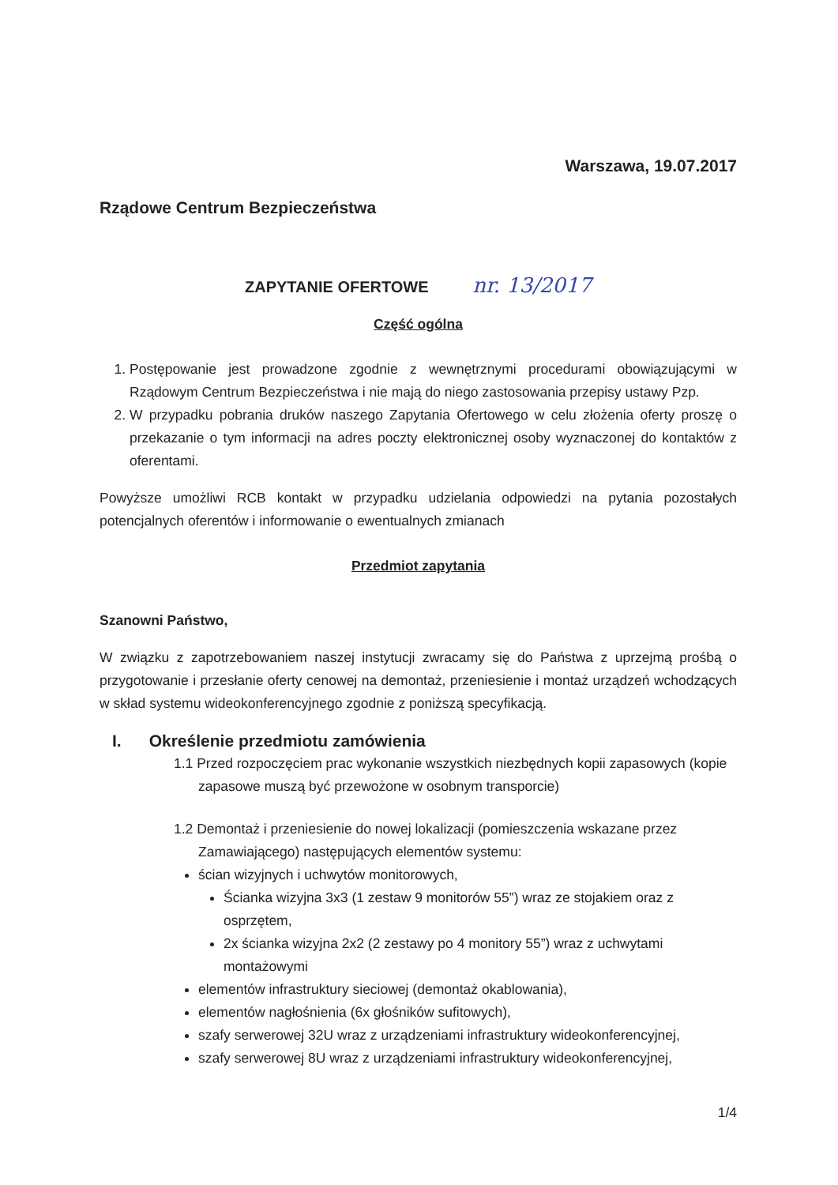Warszawa, 19.07.2017
Rządowe Centrum Bezpieczeństwa
ZAPYTANIE OFERTOWE nr. 13/2017
Część ogólna
1. Postępowanie jest prowadzone zgodnie z wewnętrznymi procedurami obowiązującymi w Rządowym Centrum Bezpieczeństwa i nie mają do niego zastosowania przepisy ustawy Pzp.
2. W przypadku pobrania druków naszego Zapytania Ofertowego w celu złożenia oferty proszę o przekazanie o tym informacji na adres poczty elektronicznej osoby wyznaczonej do kontaktów z oferentami.
Powyższe umożliwi RCB kontakt w przypadku udzielania odpowiedzi na pytania pozostałych potencjalnych oferentów i informowanie o ewentualnych zmianach
Przedmiot zapytania
Szanowni Państwo,
W związku z zapotrzebowaniem naszej instytucji zwracamy się do Państwa z uprzejmą prośbą o przygotowanie i przesłanie oferty cenowej na demontaż, przeniesienie i montaż urządzeń wchodzących w skład systemu wideokonferencyjnego zgodnie z poniższą specyfikacją.
I. Określenie przedmiotu zamówienia
1.1 Przed rozpoczęciem prac wykonanie wszystkich niezbędnych kopii zapasowych (kopie zapasowe muszą być przewożone w osobnym transporcie)
1.2 Demontaż i przeniesienie do nowej lokalizacji (pomieszczenia wskazane przez Zamawiającego) następujących elementów systemu:
ścian wizyjnych i uchwytów monitorowych,
Ścianka wizyjna 3x3 (1 zestaw 9 monitorów 55”) wraz ze stojakiem oraz z osprzętem,
2x ścianka wizyjna 2x2 (2 zestawy po 4 monitory 55”) wraz z uchwytami montażowymi
elementów infrastruktury sieciowej (demontaż okablowania),
elementów nagłośnienia (6x głośników sufitowych),
szafy serwerowej 32U wraz z urządzeniami infrastruktury wideokonferencyjnej,
szafy serwerowej 8U wraz z urządzeniami infrastruktury wideokonferencyjnej,
1/4